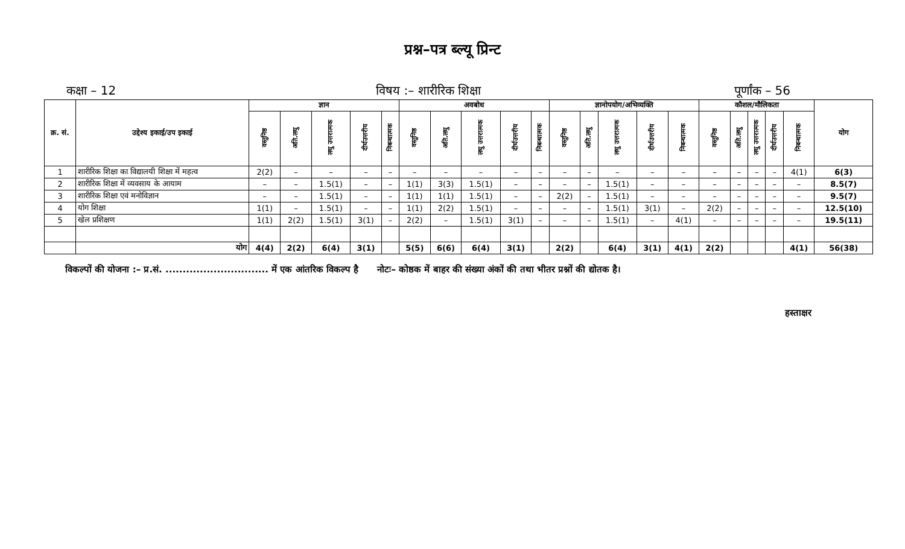प्रश्न–पत्र ब्ल्यू प्रिन्ट
कक्षा – 12 विषय :– शारीरिक शिक्षा पूर्णांक – 56
| क्र. सं. | उद्देश्य इकाई/उप इकाई | ज्ञान | | | | | अवबोध | | | | | ज्ञानोपयोग/अभिव्यक्ति | | | | | कौशल/मौलिकता | | | | | योग |
| --- | --- | --- | --- | --- | --- | --- | --- | --- | --- | --- | --- | --- | --- | --- | --- | --- | --- | --- | --- | --- | --- | --- |
| | | वस्तुनिष्ठ | अति.लघु | लघु उत्तरात्मक | दीर्घउत्तरीय | निबन्धात्मक | वस्तुनिष्ठ | अति.लघु | लघु उत्तरात्मक | दीर्घउत्तरीय | निबन्धात्मक | वस्तुनिष्ठ | अति.लघु | लघु उत्तरात्मक | दीर्घउत्तरीय | निबन्धात्मक | वस्तुनिष्ठ | अति.लघु | लघु उत्तरात्मक | दीर्घउत्तरीय | निबन्धात्मक | |
| 1 | शारीरिक शिक्षा का विद्यालयी शिक्षा में महत्व | 2(2) | – | – | – | – | – | – | – | – | – | – | – | – | – | – | – | – | – | – | 4(1) | 6(3) |
| 2 | शारीरिक शिक्षा में व्यवसाय के आयाम | – | – | 1.5(1) | – | – | 1(1) | 3(3) | 1.5(1) | – | – | – | – | 1.5(1) | – | – | – | – | – | – | – | 8.5(7) |
| 3 | शारीरिक शिक्षा एवं मनोविज्ञान | – | – | 1.5(1) | – | – | 1(1) | 1(1) | 1.5(1) | – | – | 2(2) | – | 1.5(1) | – | – | – | – | – | – | – | 9.5(7) |
| 4 | योग शिक्षा | 1(1) | – | 1.5(1) | – | – | 1(1) | 2(2) | 1.5(1) | – | – | – | – | 1.5(1) | 3(1) | – | 2(2) | – | – | – | – | 12.5(10) |
| 5 | खेल प्रशिक्षण | 1(1) | 2(2) | 1.5(1) | 3(1) | – | 2(2) | – | 1.5(1) | 3(1) | – | – | – | 1.5(1) | – | 4(1) | – | – | – | – | – | 19.5(11) |
| | योग | 4(4) | 2(2) | 6(4) | 3(1) | | 5(5) | 6(6) | 6(4) | 3(1) | | 2(2) | | 6(4) | 3(1) | 4(1) | 2(2) | | | | 4(1) | 56(38) |
विकल्पों की योजना :– प्र.सं. .............................. में एक आंतरिक विकल्प है नोटः– कोष्ठक में बाहर की संख्या अंकों की तथा भीतर प्रश्नों की द्योतक है।
हस्ताक्षर